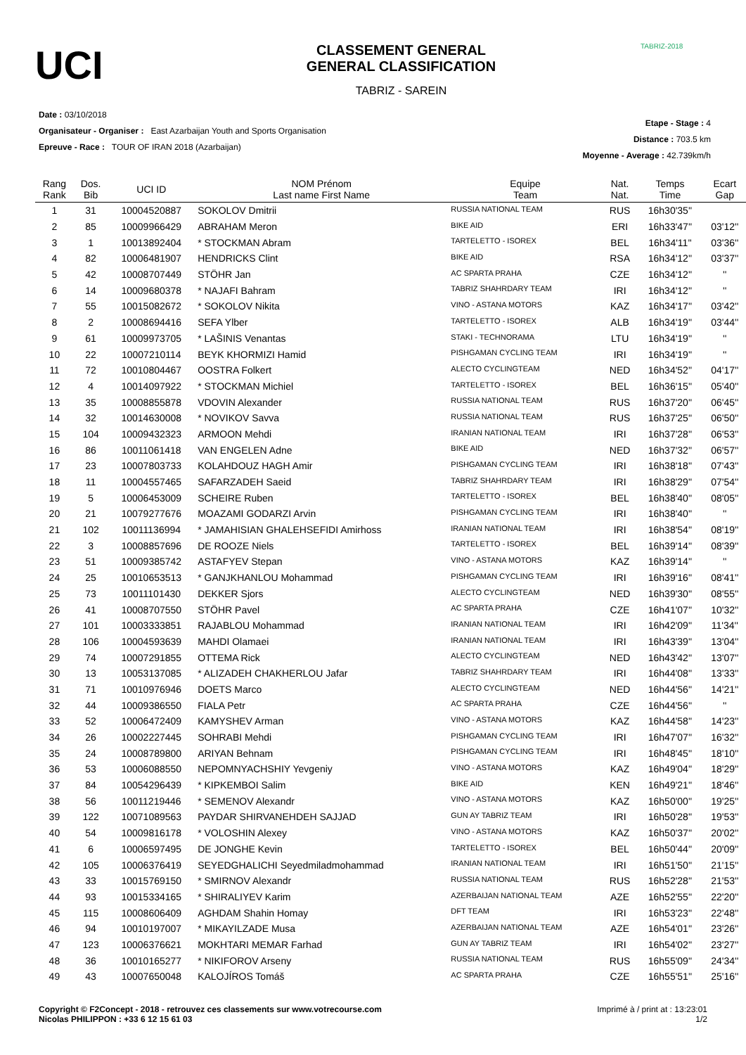UCI
CLASSEMENT GENERAL
GENERAL CLASSIFICATION
TABRIZ - SAREIN
TABRIZ-2018
Date : 03/10/2018
Organisateur - Organiser : East Azarbaijan Youth and Sports Organisation
Epreuve - Race : TOUR OF IRAN 2018 (Azarbaijan)
Etape - Stage : 4
Distance : 703.5 km
Moyenne - Average : 42.739km/h
| Rang Rank | Dos. Bib | UCI ID | NOM Prénom Last name First Name | Equipe Team | Nat. Nat. | Temps Time | Ecart Gap |
| --- | --- | --- | --- | --- | --- | --- | --- |
| 1 | 31 | 10004520887 | SOKOLOV Dmitrii | RUSSIA NATIONAL TEAM | RUS | 16h30'35'' | |
| 2 | 85 | 10009966429 | ABRAHAM Meron | BIKE AID | ERI | 16h33'47'' | 03'12'' |
| 3 | 1 | 10013892404 | * STOCKMAN Abram | TARTELETTO - ISOREX | BEL | 16h34'11'' | 03'36'' |
| 4 | 82 | 10006481907 | HENDRICKS Clint | BIKE AID | RSA | 16h34'12'' | 03'37'' |
| 5 | 42 | 10008707449 | STÖHR Jan | AC SPARTA PRAHA | CZE | 16h34'12'' | '' |
| 6 | 14 | 10009680378 | * NAJAFI Bahram | TABRIZ SHAHRDARY TEAM | IRI | 16h34'12'' | '' |
| 7 | 55 | 10015082672 | * SOKOLOV Nikita | VINO - ASTANA MOTORS | KAZ | 16h34'17'' | 03'42'' |
| 8 | 2 | 10008694416 | SEFA Ylber | TARTELETTO - ISOREX | ALB | 16h34'19'' | 03'44'' |
| 9 | 61 | 10009973705 | * LAŠINIS Venantas | STAKI - TECHNORAMA | LTU | 16h34'19'' | '' |
| 10 | 22 | 10007210114 | BEYK KHORMIZI Hamid | PISHGAMAN CYCLING TEAM | IRI | 16h34'19'' | '' |
| 11 | 72 | 10010804467 | OOSTRA Folkert | ALECTO CYCLINGTEAM | NED | 16h34'52'' | 04'17'' |
| 12 | 4 | 10014097922 | * STOCKMAN Michiel | TARTELETTO - ISOREX | BEL | 16h36'15'' | 05'40'' |
| 13 | 35 | 10008855878 | VDOVIN Alexander | RUSSIA NATIONAL TEAM | RUS | 16h37'20'' | 06'45'' |
| 14 | 32 | 10014630008 | * NOVIKOV Savva | RUSSIA NATIONAL TEAM | RUS | 16h37'25'' | 06'50'' |
| 15 | 104 | 10009432323 | ARMOON Mehdi | IRANIAN NATIONAL TEAM | IRI | 16h37'28'' | 06'53'' |
| 16 | 86 | 10011061418 | VAN ENGELEN Adne | BIKE AID | NED | 16h37'32'' | 06'57'' |
| 17 | 23 | 10007803733 | KOLAHDOUZ HAGH Amir | PISHGAMAN CYCLING TEAM | IRI | 16h38'18'' | 07'43'' |
| 18 | 11 | 10004557465 | SAFARZADEH Saeid | TABRIZ SHAHRDARY TEAM | IRI | 16h38'29'' | 07'54'' |
| 19 | 5 | 10006453009 | SCHEIRE Ruben | TARTELETTO - ISOREX | BEL | 16h38'40'' | 08'05'' |
| 20 | 21 | 10079277676 | MOAZAMI GODARZI Arvin | PISHGAMAN CYCLING TEAM | IRI | 16h38'40'' | '' |
| 21 | 102 | 10011136994 | * JAMAHISIAN GHALEHSEFIDI Amirhoss | IRANIAN NATIONAL TEAM | IRI | 16h38'54'' | 08'19'' |
| 22 | 3 | 10008857696 | DE ROOZE Niels | TARTELETTO - ISOREX | BEL | 16h39'14'' | 08'39'' |
| 23 | 51 | 10009385742 | ASTAFYEV Stepan | VINO - ASTANA MOTORS | KAZ | 16h39'14'' | '' |
| 24 | 25 | 10010653513 | * GANJKHANLOU Mohammad | PISHGAMAN CYCLING TEAM | IRI | 16h39'16'' | 08'41'' |
| 25 | 73 | 10011101430 | DEKKER Sjors | ALECTO CYCLINGTEAM | NED | 16h39'30'' | 08'55'' |
| 26 | 41 | 10008707550 | STÖHR Pavel | AC SPARTA PRAHA | CZE | 16h41'07'' | 10'32'' |
| 27 | 101 | 10003333851 | RAJABLOU Mohammad | IRANIAN NATIONAL TEAM | IRI | 16h42'09'' | 11'34'' |
| 28 | 106 | 10004593639 | MAHDI Olamaei | IRANIAN NATIONAL TEAM | IRI | 16h43'39'' | 13'04'' |
| 29 | 74 | 10007291855 | OTTEMA Rick | ALECTO CYCLINGTEAM | NED | 16h43'42'' | 13'07'' |
| 30 | 13 | 10053137085 | * ALIZADEH CHAKHERLOU Jafar | TABRIZ SHAHRDARY TEAM | IRI | 16h44'08'' | 13'33'' |
| 31 | 71 | 10010976946 | DOETS Marco | ALECTO CYCLINGTEAM | NED | 16h44'56'' | 14'21'' |
| 32 | 44 | 10009386550 | FIALA Petr | AC SPARTA PRAHA | CZE | 16h44'56'' | '' |
| 33 | 52 | 10006472409 | KAMYSHEV Arman | VINO - ASTANA MOTORS | KAZ | 16h44'58'' | 14'23'' |
| 34 | 26 | 10002227445 | SOHRABI Mehdi | PISHGAMAN CYCLING TEAM | IRI | 16h47'07'' | 16'32'' |
| 35 | 24 | 10008789800 | ARIYAN Behnam | PISHGAMAN CYCLING TEAM | IRI | 16h48'45'' | 18'10'' |
| 36 | 53 | 10006088550 | NEPOMNYACHSHIY Yevgeniy | VINO - ASTANA MOTORS | KAZ | 16h49'04'' | 18'29'' |
| 37 | 84 | 10054296439 | * KIPKEMBOI Salim | BIKE AID | KEN | 16h49'21'' | 18'46'' |
| 38 | 56 | 10011219446 | * SEMENOV Alexandr | VINO - ASTANA MOTORS | KAZ | 16h50'00'' | 19'25'' |
| 39 | 122 | 10071089563 | PAYDAR SHIRVANEHDEH SAJJAD | GUN AY TABRIZ TEAM | IRI | 16h50'28'' | 19'53'' |
| 40 | 54 | 10009816178 | * VOLOSHIN Alexey | VINO - ASTANA MOTORS | KAZ | 16h50'37'' | 20'02'' |
| 41 | 6 | 10006597495 | DE JONGHE Kevin | TARTELETTO - ISOREX | BEL | 16h50'44'' | 20'09'' |
| 42 | 105 | 10006376419 | SEYEDGHALICHI Seyedmiladmohammad | IRANIAN NATIONAL TEAM | IRI | 16h51'50'' | 21'15'' |
| 43 | 33 | 10015769150 | * SMIRNOV Alexandr | RUSSIA NATIONAL TEAM | RUS | 16h52'28'' | 21'53'' |
| 44 | 93 | 10015334165 | * SHIRALIYEV Karim | AZERBAIJAN NATIONAL TEAM | AZE | 16h52'55'' | 22'20'' |
| 45 | 115 | 10008606409 | AGHDAM Shahin Homay | DFT TEAM | IRI | 16h53'23'' | 22'48'' |
| 46 | 94 | 10010197007 | * MIKAYILZADE Musa | AZERBAIJAN NATIONAL TEAM | AZE | 16h54'01'' | 23'26'' |
| 47 | 123 | 10006376621 | MOKHTARI MEMAR Farhad | GUN AY TABRIZ TEAM | IRI | 16h54'02'' | 23'27'' |
| 48 | 36 | 10010165277 | * NIKIFOROV Arseny | RUSSIA NATIONAL TEAM | RUS | 16h55'09'' | 24'34'' |
| 49 | 43 | 10007650048 | KALOJÍROS Tomáš | AC SPARTA PRAHA | CZE | 16h55'51'' | 25'16'' |
Copyright © F2Concept - 2018 - retrouvez ces classements sur www.votrecourse.com
Nicolas PHILIPPON : +33 6 12 15 61 03
Imprimé à / print at : 13:23:01
1/2